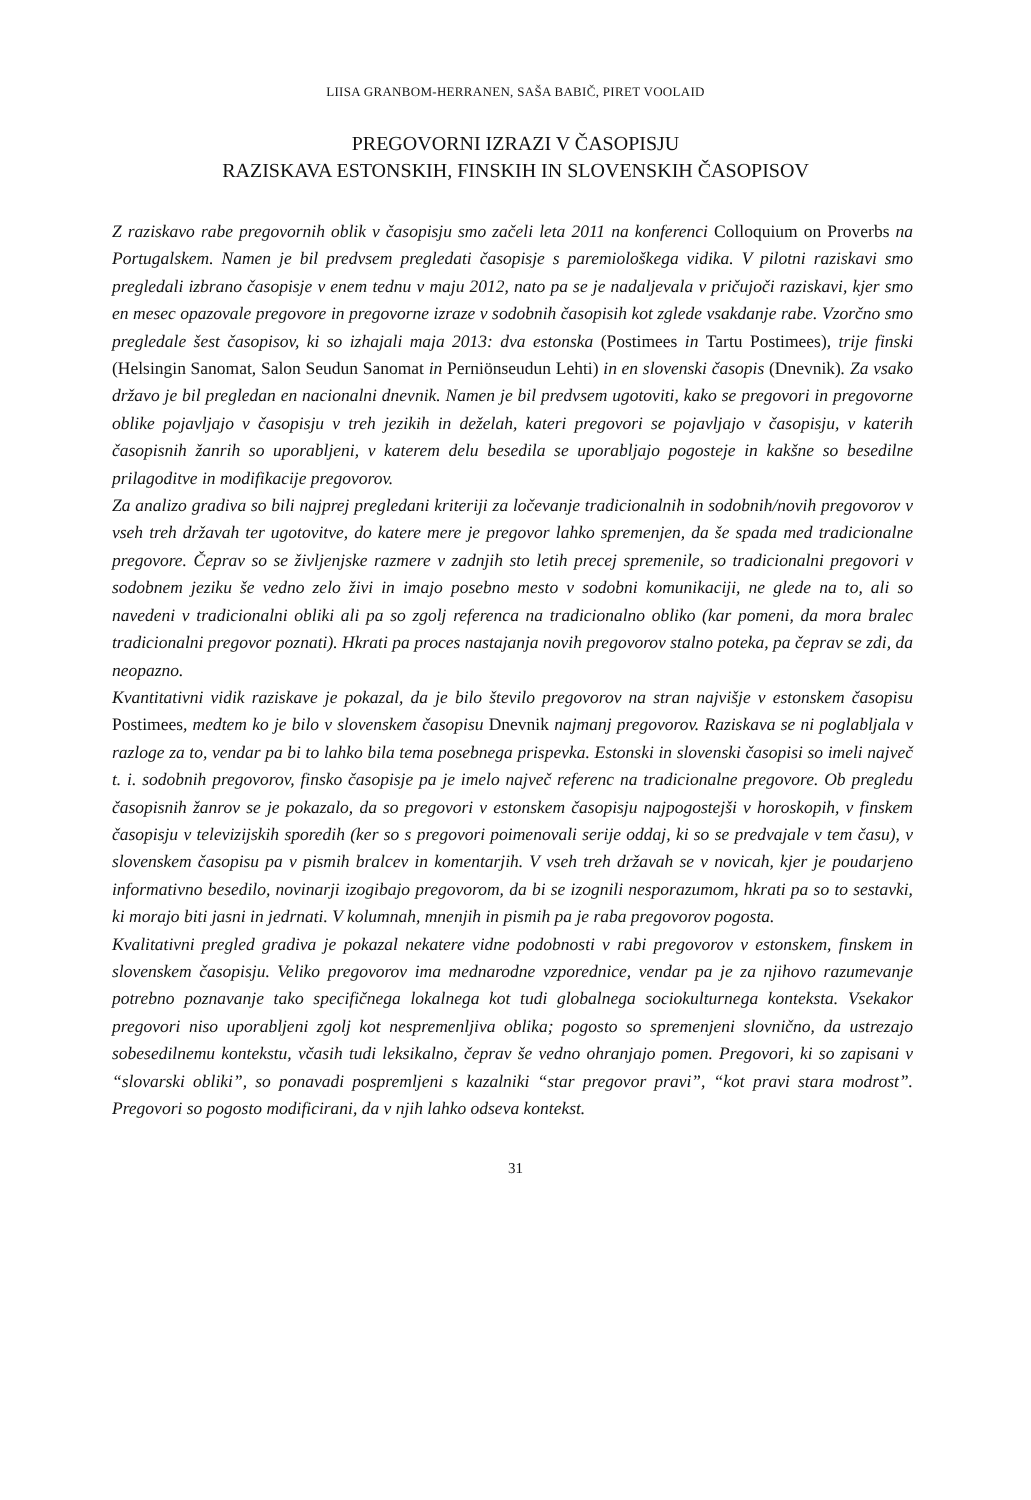LIISA GRANBOM-HERRANEN, SAŠA BABIČ, PIRET VOOLAID
PREGOVORNI IZRAZI V ČASOPISJU
RAZISKAVA ESTONSKIH, FINSKIH IN SLOVENSKIH ČASOPISOV
Z raziskavo rabe pregovornih oblik v časopisju smo začeli leta 2011 na konferenci Colloquium on Proverbs na Portugalskem. Namen je bil predvsem pregledati časopisje s paremiološkega vidika. V pilotni raziskavi smo pregledali izbrano časopisje v enem tednu v maju 2012, nato pa se je nadaljevala v pričujoči raziskavi, kjer smo en mesec opazovale pregovore in pregovorne izraze v sodobnih časopisih kot zglede vsakdanje rabe. Vzorčno smo pregledale šest časopisov, ki so izhajali maja 2013: dva estonska (Postimees in Tartu Postimees), trije finski (Helsingin Sanomat, Salon Seudun Sanomat in Perniönseudun Lehti) in en slovenski časopis (Dnevnik). Za vsako državo je bil pregledan en nacionalni dnevnik. Namen je bil predvsem ugotoviti, kako se pregovori in pregovorne oblike pojavljajo v časopisju v treh jezikih in deželah, kateri pregovori se pojavljajo v časopisju, v katerih časopisnih žanrih so uporabljeni, v katerem delu besedila se uporabljajo pogosteje in kakšne so besedilne prilagoditve in modifikacije pregovorov.
Za analizo gradiva so bili najprej pregledani kriteriji za ločevanje tradicionalnih in sodobnih/novih pregovorov v vseh treh državah ter ugotovitve, do katere mere je pregovor lahko spremenjen, da še spada med tradicionalne pregovore. Čeprav so se življenjske razmere v zadnjih sto letih precej spremenile, so tradicionalni pregovori v sodobnem jeziku še vedno zelo živi in imajo posebno mesto v sodobni komunikaciji, ne glede na to, ali so navedeni v tradicionalni obliki ali pa so zgolj referenca na tradicionalno obliko (kar pomeni, da mora bralec tradicionalni pregovor poznati). Hkrati pa proces nastajanja novih pregovorov stalno poteka, pa čeprav se zdi, da neopazno.
Kvantitativni vidik raziskave je pokazal, da je bilo število pregovorov na stran najvišje v estonskem časopisu Postimees, medtem ko je bilo v slovenskem časopisu Dnevnik najmanj pregovorov. Raziskava se ni poglabljala v razloge za to, vendar pa bi to lahko bila tema posebnega prispevka. Estonski in slovenski časopisi so imeli največ t. i. sodobnih pregovorov, finsko časopisje pa je imelo največ referenc na tradicionalne pregovore. Ob pregledu časopisnih žanrov se je pokazalo, da so pregovori v estonskem časopisju najpogostejši v horoskopih, v finskem časopisju v televizijskih sporedih (ker so s pregovori poimenovali serije oddaj, ki so se predvajale v tem času), v slovenskem časopisu pa v pismih bralcev in komentarjih. V vseh treh državah se v novicah, kjer je poudarjeno informativno besedilo, novinarji izogibajo pregovorom, da bi se izognili nesporazumom, hkrati pa so to sestavki, ki morajo biti jasni in jedrnati. V kolumnah, mnenjih in pismih pa je raba pregovorov pogosta.
Kvalitativni pregled gradiva je pokazal nekatere vidne podobnosti v rabi pregovorov v estonskem, finskem in slovenskem časopisju. Veliko pregovorov ima mednarodne vzporednice, vendar pa je za njihovo razumevanje potrebno poznavanje tako specifičnega lokalnega kot tudi globalnega sociokulturnega konteksta. Vsekakor pregovori niso uporabljeni zgolj kot nespremenljiva oblika; pogosto so spremenjeni slovnično, da ustrezajo sobesedilnemu kontekstu, včasih tudi leksikalno, čeprav še vedno ohranjajo pomen. Pregovori, ki so zapisani v “slovarski obliki”, so ponavadi pospremljeni s kazalniki “star pregovor pravi”, “kot pravi stara modrost”. Pregovori so pogosto modificirani, da v njih lahko odseva kontekst.
31